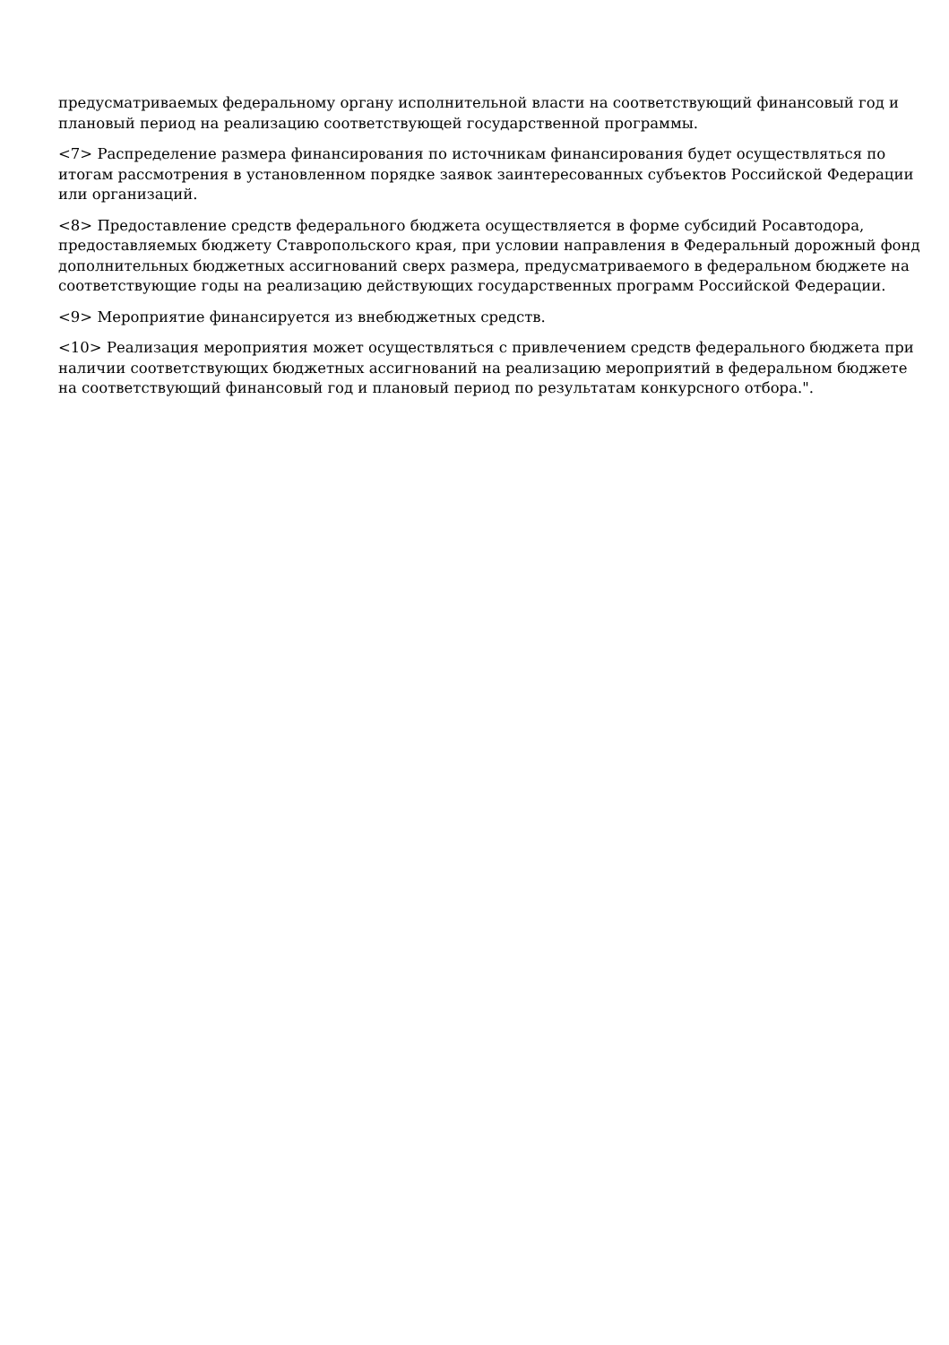предусматриваемых федеральному органу исполнительной власти на соответствующий финансовый год и плановый период на реализацию соответствующей государственной программы.
<7> Распределение размера финансирования по источникам финансирования будет осуществляться по итогам рассмотрения в установленном порядке заявок заинтересованных субъектов Российской Федерации или организаций.
<8> Предоставление средств федерального бюджета осуществляется в форме субсидий Росавтодора, предоставляемых бюджету Ставропольского края, при условии направления в Федеральный дорожный фонд дополнительных бюджетных ассигнований сверх размера, предусматриваемого в федеральном бюджете на соответствующие годы на реализацию действующих государственных программ Российской Федерации.
<9> Мероприятие финансируется из внебюджетных средств.
<10> Реализация мероприятия может осуществляться с привлечением средств федерального бюджета при наличии соответствующих бюджетных ассигнований на реализацию мероприятий в федеральном бюджете на соответствующий финансовый год и плановый период по результатам конкурсного отбора.".